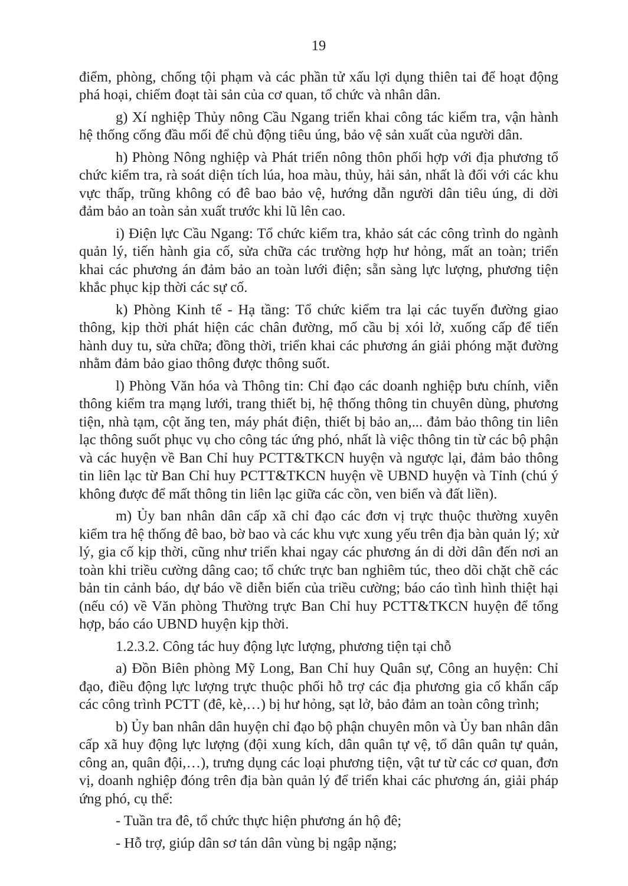19
điểm, phòng, chống tội phạm và các phần tử xấu lợi dụng thiên tai để hoạt động phá hoại, chiếm đoạt tài sản của cơ quan, tổ chức và nhân dân.
g) Xí nghiệp Thủy nông Cầu Ngang triển khai công tác kiểm tra, vận hành hệ thống cống đầu mối để chủ động tiêu úng, bảo vệ sản xuất của người dân.
h) Phòng Nông nghiệp và Phát triển nông thôn phối hợp với địa phương tổ chức kiểm tra, rà soát diện tích lúa, hoa màu, thủy, hải sản, nhất là đối với các khu vực thấp, trũng không có đê bao bảo vệ, hướng dẫn người dân tiêu úng, di dời đảm bảo an toàn sản xuất trước khi lũ lên cao.
i) Điện lực Cầu Ngang: Tổ chức kiểm tra, khảo sát các công trình do ngành quản lý, tiến hành gia cố, sửa chữa các trường hợp hư hỏng, mất an toàn; triển khai các phương án đảm bảo an toàn lưới điện; sẵn sàng lực lượng, phương tiện khắc phục kịp thời các sự cố.
k) Phòng Kinh tế - Hạ tầng: Tổ chức kiểm tra lại các tuyến đường giao thông, kịp thời phát hiện các chân đường, mố cầu bị xói lở, xuống cấp để tiến hành duy tu, sửa chữa; đồng thời, triển khai các phương án giải phóng mặt đường nhằm đảm bảo giao thông được thông suốt.
l) Phòng Văn hóa và Thông tin: Chỉ đạo các doanh nghiệp bưu chính, viễn thông kiểm tra mạng lưới, trang thiết bị, hệ thống thông tin chuyên dùng, phương tiện, nhà tạm, cột ăng ten, máy phát điện, thiết bị bảo an,... đảm bảo thông tin liên lạc thông suốt phục vụ cho công tác ứng phó, nhất là việc thông tin từ các bộ phận và các huyện về Ban Chỉ huy PCTT&TKCN huyện và ngược lại, đảm bảo thông tin liên lạc từ Ban Chỉ huy PCTT&TKCN huyện về UBND huyện và Tỉnh (chú ý không được để mất thông tin liên lạc giữa các cồn, ven biển và đất liền).
m) Ủy ban nhân dân cấp xã chỉ đạo các đơn vị trực thuộc thường xuyên kiểm tra hệ thống đê bao, bờ bao và các khu vực xung yếu trên địa bàn quản lý; xử lý, gia cố kịp thời, cũng như triển khai ngay các phương án di dời dân đến nơi an toàn khi triều cường dâng cao; tổ chức trực ban nghiêm túc, theo dõi chặt chẽ các bản tin cảnh báo, dự báo về diễn biến của triều cường; báo cáo tình hình thiệt hại (nếu có) về Văn phòng Thường trực Ban Chỉ huy PCTT&TKCN huyện để tổng hợp, báo cáo UBND huyện kịp thời.
1.2.3.2. Công tác huy động lực lượng, phương tiện tại chỗ
a) Đồn Biên phòng Mỹ Long, Ban Chỉ huy Quân sự, Công an huyện: Chỉ đạo, điều động lực lượng trực thuộc phối hỗ trợ các địa phương gia cố khẩn cấp các công trình PCTT (đê, kè,…) bị hư hỏng, sạt lở, bảo đảm an toàn công trình;
b) Ủy ban nhân dân huyện chỉ đạo bộ phận chuyên môn và Ủy ban nhân dân cấp xã huy động lực lượng (đội xung kích, dân quân tự vệ, tổ dân quân tự quản, công an, quân đội,…), trưng dụng các loại phương tiện, vật tư từ các cơ quan, đơn vị, doanh nghiệp đóng trên địa bàn quản lý để triển khai các phương án, giải pháp ứng phó, cụ thể:
- Tuần tra đê, tổ chức thực hiện phương án hộ đê;
- Hỗ trợ, giúp dân sơ tán dân vùng bị ngập nặng;